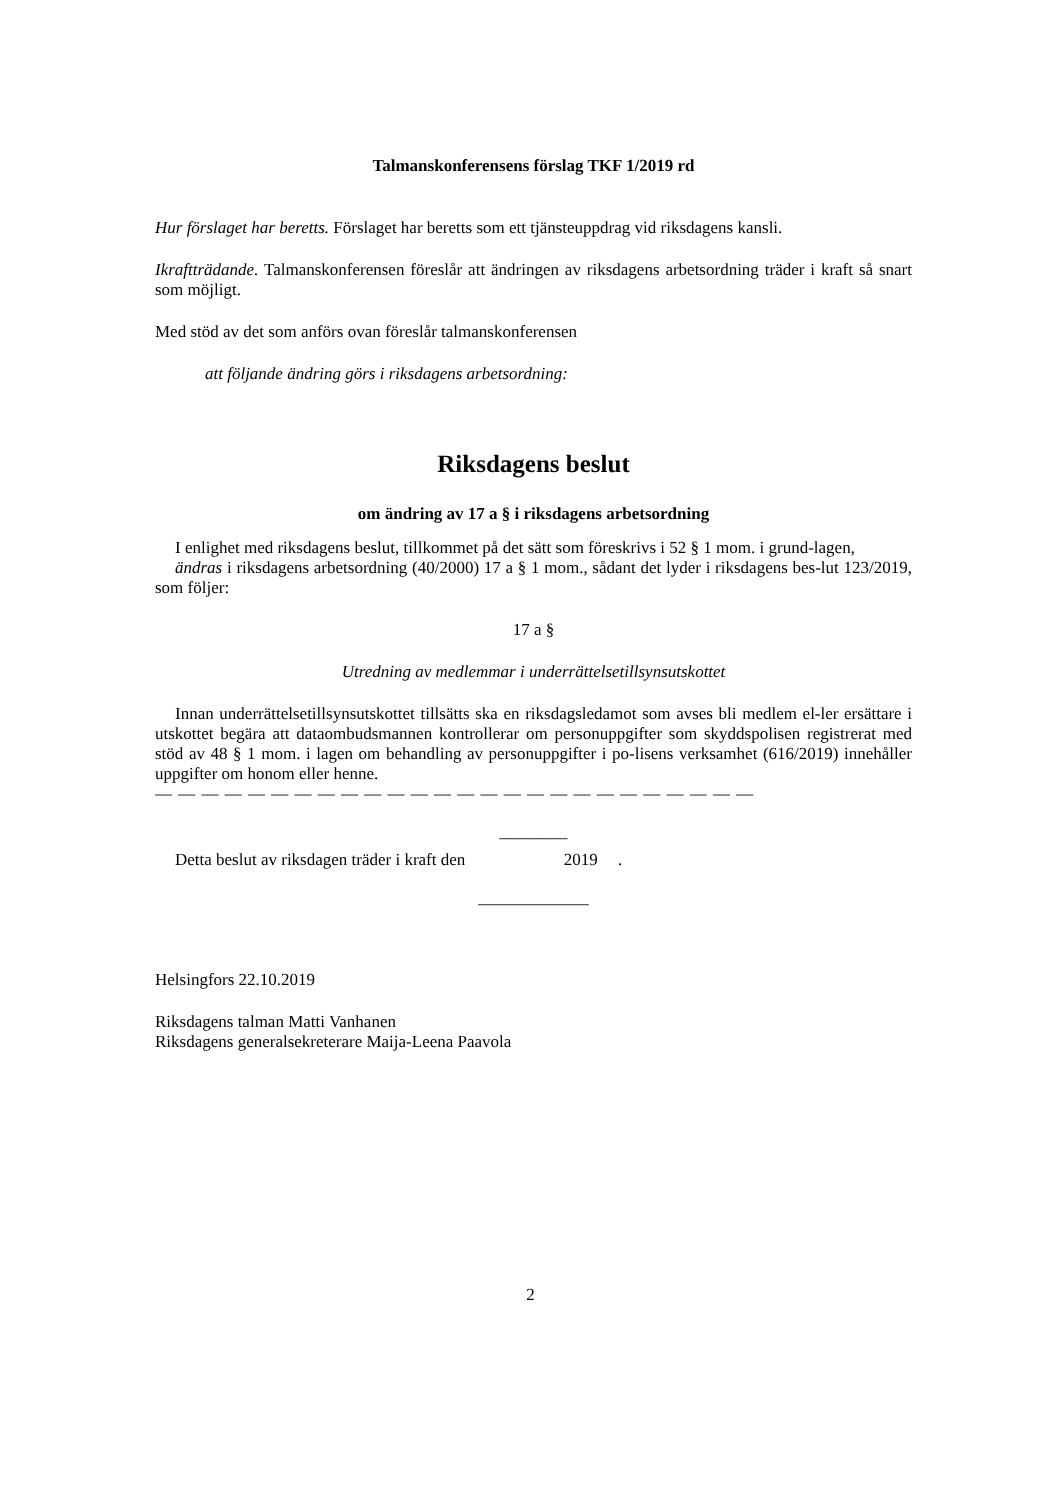Talmanskonferensens förslag TKF 1/2019 rd
Hur förslaget har beretts. Förslaget har beretts som ett tjänsteuppdrag vid riksdagens kansli.
Ikraftträdande. Talmanskonferensen föreslår att ändringen av riksdagens arbetsordning träder i kraft så snart som möjligt.
Med stöd av det som anförs ovan föreslår talmanskonferensen
att följande ändring görs i riksdagens arbetsordning:
Riksdagens beslut
om ändring av 17 a § i riksdagens arbetsordning
I enlighet med riksdagens beslut, tillkommet på det sätt som föreskrivs i 52 § 1 mom. i grund-lagen,
ändras i riksdagens arbetsordning (40/2000) 17 a § 1 mom., sådant det lyder i riksdagens bes-lut 123/2019, som följer:
17 a §
Utredning av medlemmar i underrättelsetillsynsutskottet
Innan underrättelsetillsynsutskottet tillsätts ska en riksdagsledamot som avses bli medlem el-ler ersättare i utskottet begära att dataombudsmannen kontrollerar om personuppgifter som skyddspolisen registrerat med stöd av 48 § 1 mom. i lagen om behandling av personuppgifter i po-lisens verksamhet (616/2019) innehåller uppgifter om honom eller henne.
— — — — — — — — — — — — — — — — — — — — — — — — — —
________
Detta beslut av riksdagen träder i kraft den 2019 .
_____________
Helsingfors 22.10.2019
Riksdagens talman Matti Vanhanen
Riksdagens generalsekreterare Maija-Leena Paavola
2